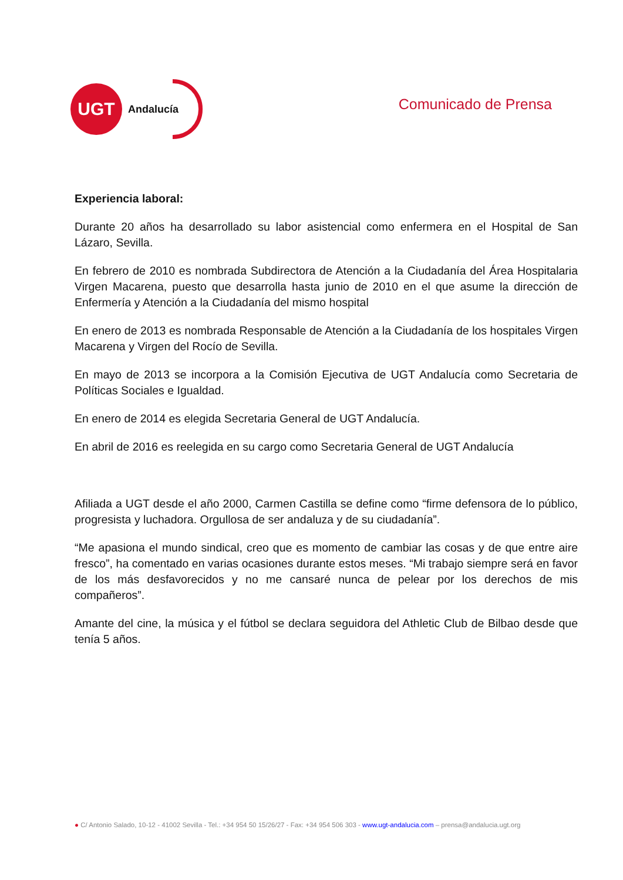UGT
Andalucía
Comunicado de Prensa
Experiencia laboral:
Durante 20 años ha desarrollado su labor asistencial como enfermera en el Hospital de San Lázaro, Sevilla.
En febrero de 2010 es nombrada Subdirectora de Atención a la Ciudadanía del Área Hospitalaria Virgen Macarena, puesto que desarrolla hasta junio de 2010 en el que asume la dirección de Enfermería y Atención a la Ciudadanía del mismo hospital
En enero de 2013 es nombrada Responsable de Atención a la Ciudadanía de los hospitales Virgen Macarena y Virgen del Rocío de Sevilla.
En mayo de 2013 se incorpora a la Comisión Ejecutiva de UGT Andalucía como Secretaria de Políticas Sociales e Igualdad.
En enero de 2014 es elegida Secretaria General de UGT Andalucía.
En abril de 2016 es reelegida en su cargo como Secretaria General de UGT Andalucía
Afiliada a UGT desde el año 2000, Carmen Castilla se define como “firme defensora de lo público, progresista y luchadora. Orgullosa de ser andaluza y de su ciudadanía”.
“Me apasiona el mundo sindical, creo que es momento de cambiar las cosas y de que entre aire fresco”, ha comentado en varias ocasiones durante estos meses. “Mi trabajo siempre será en favor de los más desfavorecidos y no me cansaré nunca de pelear por los derechos de mis compañeros”.
Amante del cine, la música y el fútbol se declara seguidora del Athletic Club de Bilbao desde que tenía 5 años.
● C/ Antonio Salado, 10-12 - 41002 Sevilla - Tel.: +34 954 50 15/26/27 - Fax: +34 954 506 303 - www.ugt-andalucia.com – prensa@andalucia.ugt.org